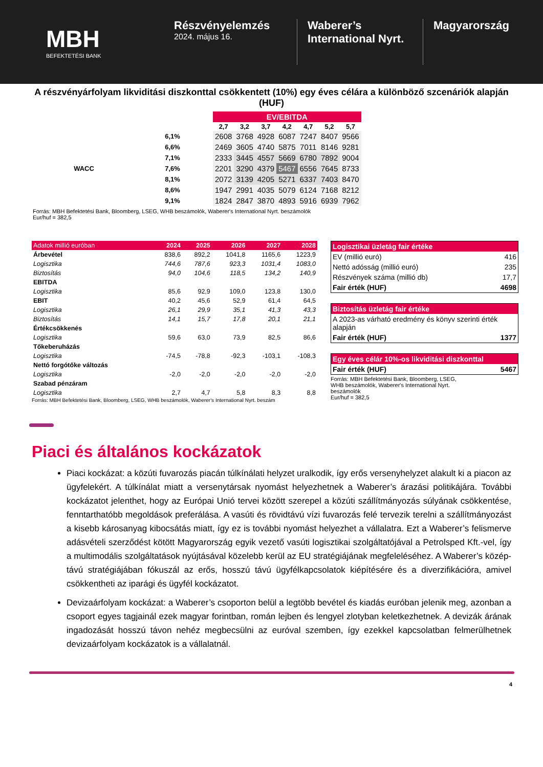MBH
BEFEKTETÉSI BANK
Részvényelemzés
2024. május 16.
Waberer’s International Nyrt.
Magyarország
A részvényárfolyam likviditási diszkonttal csökkentett (10%) egy éves célára a különböző szcenáriók alapján (HUF)
| | | EV/EBITDA | | | | | | |
| | | 2,7 | 3,2 | 3,7 | 4,2 | 4,7 | 5,2 | 5,7 |
| | 6,1% | 2608 | 3768 | 4928 | 6087 | 7247 | 8407 | 9566 |
| | 6,6% | 2469 | 3605 | 4740 | 5875 | 7011 | 8146 | 9281 |
| | 7,1% | 2333 | 3445 | 4557 | 5669 | 6780 | 7892 | 9004 |
| WACC | 7,6% | 2201 | 3290 | 4379 | 5467 | 6556 | 7645 | 8733 |
| | 8,1% | 2072 | 3139 | 4205 | 5271 | 6337 | 7403 | 8470 |
| | 8,6% | 1947 | 2991 | 4035 | 5079 | 6124 | 7168 | 8212 |
| | 9,1% | 1824 | 2847 | 3870 | 4893 | 5916 | 6939 | 7962 |
Forrás: MBH Befektetési Bank, Bloomberg, LSEG, WHB beszámolók, Waberer's International Nyrt. beszámolók
Eur/huf = 382,5
| Adatok millió euróban | 2024 | 2025 | 2026 | 2027 | 2028 |
| Árbevétel | 838,6 | 892,2 | 1041,8 | 1165,6 | 1223,9 |
| Logisztika | 744,6 | 787,6 | 923,3 | 1031,4 | 1083,0 |
| Biztosítás | 94,0 | 104,6 | 118,5 | 134,2 | 140,9 |
| EBITDA | | | | | |
| Logisztika | 85,6 | 92,9 | 109,0 | 123,8 | 130,0 |
| EBIT | 40,2 | 45,6 | 52,9 | 61,4 | 64,5 |
| Logisztika | 26,1 | 29,9 | 35,1 | 41,3 | 43,3 |
| Biztosítás | 14,1 | 15,7 | 17,8 | 20,1 | 21,1 |
| Értékcsökkenés | | | | | |
| Logisztika | 59,6 | 63,0 | 73,9 | 82,5 | 86,6 |
| Tőkeberuházás | | | | | |
| Logisztika | -74,5 | -78,8 | -92,3 | -103,1 | -108,3 |
| Nettó forgótőke változás | | | | | |
| Logisztika | -2,0 | -2,0 | -2,0 | -2,0 | -2,0 |
| Szabad pénzáram | | | | | |
| Logisztika | 2,7 | 4,7 | 5,8 | 8,3 | 8,8 |
Forrás: MBH Befektetési Bank, Bloomberg, LSEG, WHB beszámolók, Waberer's International Nyrt. beszám
Logisztikai üzletág fair értéke
EV (millió euró) 416
Nettó adósság (millió euró) 235
Részvények száma (millió db) 17,7
Fair érték (HUF) 4698
Biztosítás üzletág fair értéke
A 2023-as várható eredmény és könyv szerinti érték alapján
Fair érték (HUF) 1377
Egy éves célár 10%-os likviditási diszkonttal
Fair érték (HUF) 5467
Forrás: MBH Befektetési Bank, Bloomberg, LSEG, WHB beszámolók, Waberer's International Nyrt. beszámolók
Eur/huf = 382,5
Piaci és általános kockázatok
Piaci kockázat: a közúti fuvarozás piacán túlkínálati helyzet uralkodik, így erős versenyhelyzet alakult ki a piacon az ügyfelekért. A túlkínálat miatt a versenytársak nyomást helyezhetnek a Waberer’s árazási politikájára. További kockázatot jelenthet, hogy az Európai Unió tervei között szerepel a közúti szállítmányozás súlyának csökkentése, fenntarthatóbb megoldások preferálása. A vasúti és rövidtávú vízi fuvarozás felé tervezik terelni a szállítmányozást a kisebb károsanyag kibocsátás miatt, így ez is további nyomást helyezhet a vállalatra. Ezt a Waberer’s felismerve adásvételi szerződést kötött Magyarország egyik vezető vasúti logisztikai szolgáltatójával a Petrolsped Kft.-vel, így a multimodális szolgáltatások nyújtásával közelebb kerül az EU stratégiájának megfeleléséhez. A Waberer’s közép-távú stratégiájában fókuszál az erős, hosszú távú ügyfélkapcsolatok kiépítésére és a diverzifikációra, amivel csökkentheti az iparági és ügyfél kockázatot.
Devizaárfolyam kockázat: a Waberer’s csoporton belül a legtöbb bevétel és kiadás euróban jelenik meg, azonban a csoport egyes tagjainál ezek magyar forintban, román lejben és lengyel zlotyban keletkezhetnek. A devizák árának ingadozását hosszú távon nehéz megbecsülni az euróval szemben, így ezekkel kapcsolatban felmerülhetnek devizaárfolyam kockázatok is a vállalatnál.
4